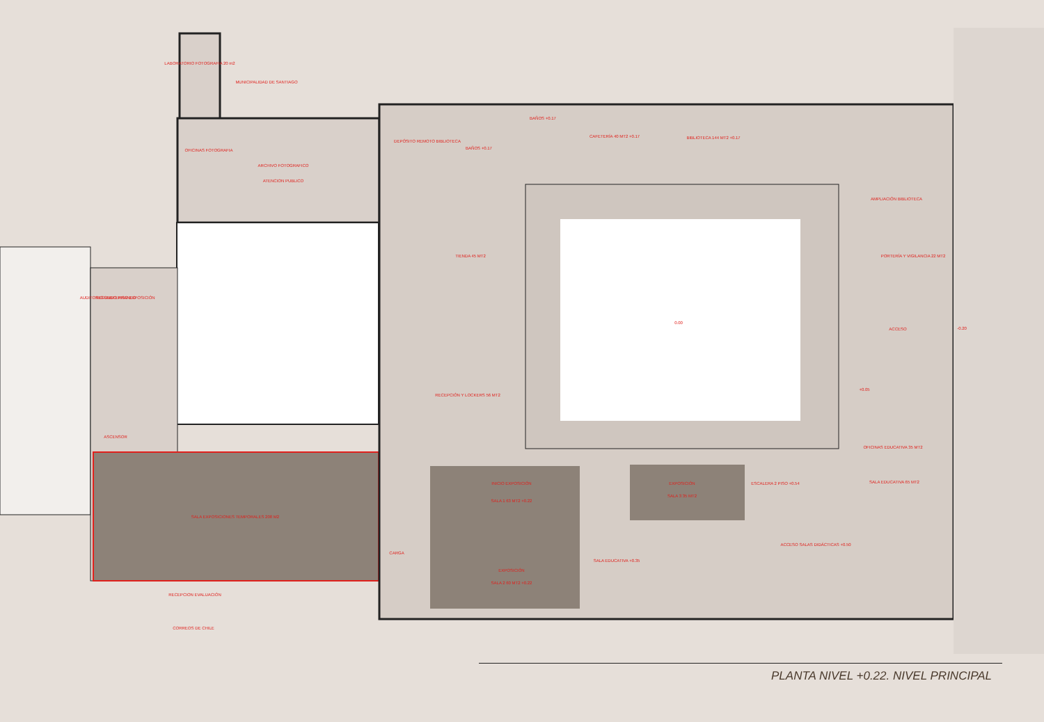LABORATORIO FOTOGRAFIA 20 m2
MUNICIPALIDAD DE SANTIAGO
OFICINAS FOTOGRAFIA
ARCHIVO FOTOGRAFICO
ATENCION PUBLICO
DEPÓSITO REMOTO BIBLIOTECA
BAÑOS +0.17
BAÑOS +0.17
CAFETERÍA 40 MT2 +0.17
BIBLIOTECA 144 MT2 +0.17
AMPLIACIÓN BIBLIOTECA
PORTERÍA Y VIGILANCIA 22 MT2
TIENDA 45 MT2
AUDITORIO SUBTERRANEO
SEGUNDO PISO EXPOSICIÓN
0.00
ACCESO
-0.20
RECEPCIÓN Y LOCKERS 56 MT2
+0.05
ASCENSOR
OFICINAS EDUCATIVA 35 MT2
INICIO EXPOSICIÓN
SALA 1 63 MT2 +0.22
EXPOSICIÓN
SALA 3 35 MT2
ESCALERA 2 PISO +0.54
SALA EDUCATIVA 65 MT2
SALA EXPOSICIONES TEMPORALES 208 M2
CARGA
SALA EDUCATIVA +0.35
ACCESO SALAS DIDÁCTICAS +0.50
EXPOSICIÓN
SALA 2 60 MT2 +0.22
RECEPCION EVALUACIÓN
CORREOS DE CHILE
PLANTA NIVEL +0.22. NIVEL PRINCIPAL